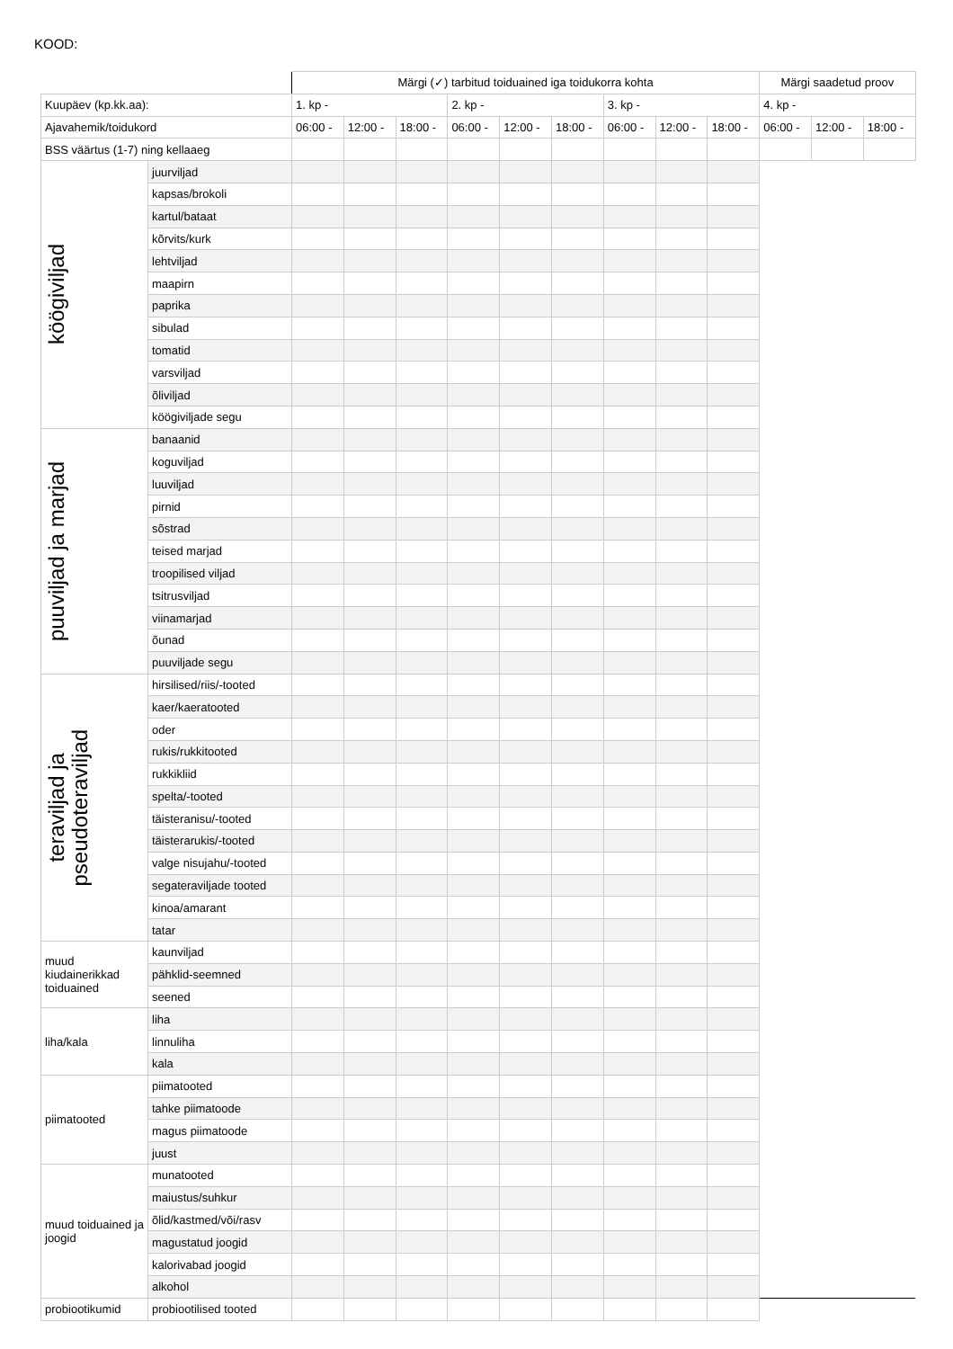KOOD:
| | | Märgi (✓) tarbitud toiduained iga toidukorra kohta | | | | | | | | | Märgi saadetud proov | | |
| --- | --- | --- | --- | --- | --- | --- | --- | --- | --- | --- | --- | --- | --- |
| Kuupäev (kp.kk.aa): | | 1. kp - | | | 2. kp - | | | 3. kp - | | | 4. kp - | | |
| Ajavahemik/toidukord | | 06:00 - | 12:00 - | 18:00 - | 06:00 - | 12:00 - | 18:00 - | 06:00 - | 12:00 - | 18:00 - | 06:00 - | 12:00 - | 18:00 - |
| BSS väärtus (1-7) ning kellaaeg | | | | | | | | | | | | | |
| köögiviljad | juurviljad | | | | | | | | | | | | |
| | kapsas/brokoli | | | | | | | | | | | | |
| | kartul/bataat | | | | | | | | | | | | |
| | kõrvits/kurk | | | | | | | | | | | | |
| | lehtviljad | | | | | | | | | | | | |
| | maapirn | | | | | | | | | | | | |
| | paprika | | | | | | | | | | | | |
| | sibulad | | | | | | | | | | | | |
| | tomatid | | | | | | | | | | | | |
| | varsviljad | | | | | | | | | | | | |
| | õliviljad | | | | | | | | | | | | |
| | köögiviljade segu | | | | | | | | | | | | |
| puuviljad ja marjad | banaanid | | | | | | | | | | | | |
| | koguviljad | | | | | | | | | | | | |
| | luuviljad | | | | | | | | | | | | |
| | pirnid | | | | | | | | | | | | |
| | sõstrad | | | | | | | | | | | | |
| | teised marjad | | | | | | | | | | | | |
| | troopilised viljad | | | | | | | | | | | | |
| | tsitrusviljad | | | | | | | | | | | | |
| | viinamarjad | | | | | | | | | | | | |
| | õunad | | | | | | | | | | | | |
| | puuviljade segu | | | | | | | | | | | | |
| teraviljad ja pseudoteraviljad | hirsilised/riis/-tooted | | | | | | | | | | | | |
| | kaer/kaeratooted | | | | | | | | | | | | |
| | oder | | | | | | | | | | | | |
| | rukis/rukkitooted | | | | | | | | | | | | |
| | rukkikliid | | | | | | | | | | | | |
| | spelta/-tooted | | | | | | | | | | | | |
| | täisteranisu/-tooted | | | | | | | | | | | | |
| | täisterarukis/-tooted | | | | | | | | | | | | |
| | valge nisujahu/-tooted | | | | | | | | | | | | |
| | segateraviljade tooted | | | | | | | | | | | | |
| | kinoa/amarant | | | | | | | | | | | | |
| | tatar | | | | | | | | | | | | |
| muud kiudainerikkad toiduained | kaunviljad | | | | | | | | | | | | |
| | pähklid-seemned | | | | | | | | | | | | |
| | seened | | | | | | | | | | | | |
| liha/kala | liha | | | | | | | | | | | | |
| | linnuliha | | | | | | | | | | | | |
| | kala | | | | | | | | | | | | |
| piimatooted | piimatooted | | | | | | | | | | | | |
| | tahke piimatoode | | | | | | | | | | | | |
| | magus piimatoode | | | | | | | | | | | | |
| | juust | | | | | | | | | | | | |
| muud toiduained ja joogid | munatooted | | | | | | | | | | | | |
| | maiustus/suhkur | | | | | | | | | | | | |
| | õlid/kastmed/või/rasv | | | | | | | | | | | | |
| | magustatud joogid | | | | | | | | | | | | |
| | kalorivabad joogid | | | | | | | | | | | | |
| | alkohol | | | | | | | | | | | | |
| probiootikumid | probiootilised tooted | | | | | | | | | | | | |